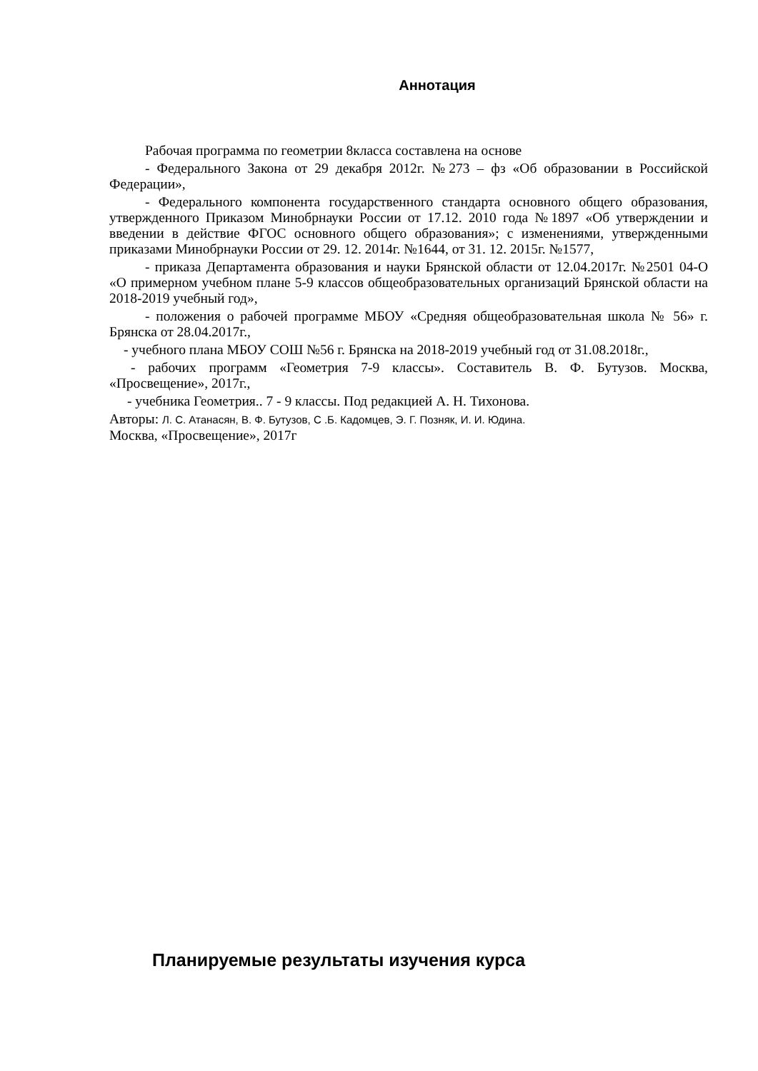Аннотация
Рабочая программа по геометрии 8класса составлена на основе
- Федерального Закона от 29 декабря 2012г. №273 – фз «Об образовании в Российской Федерации»,
- Федерального компонента государственного стандарта основного общего образования, утвержденного Приказом Минобрнауки России от 17.12. 2010 года №1897 «Об утверждении и введении в действие ФГОС основного общего образования»; с изменениями, утвержденными приказами Минобрнауки России от 29. 12. 2014г. №1644, от 31. 12. 2015г. №1577,
- приказа Департамента образования и науки Брянской области от 12.04.2017г. №2501 04-О «О примерном учебном плане 5-9 классов общеобразовательных организаций Брянской области на 2018-2019 учебный год»,
- положения о рабочей программе МБОУ «Средняя общеобразовательная школа № 56» г. Брянска от 28.04.2017г.,
- учебного плана МБОУ СОШ №56 г. Брянска на 2018-2019 учебный год от 31.08.2018г.,
- рабочих программ «Геометрия 7-9 классы». Составитель В. Ф. Бутузов. Москва, «Просвещение», 2017г.,
- учебника Геометрия.. 7 - 9 классы. Под редакцией А. Н. Тихонова.
Авторы: Л. С. Атанасян, В. Ф. Бутузов, С .Б. Кадомцев, Э. Г. Позняк, И. И. Юдина.
Москва, «Просвещение», 2017г
Планируемые результаты изучения курса